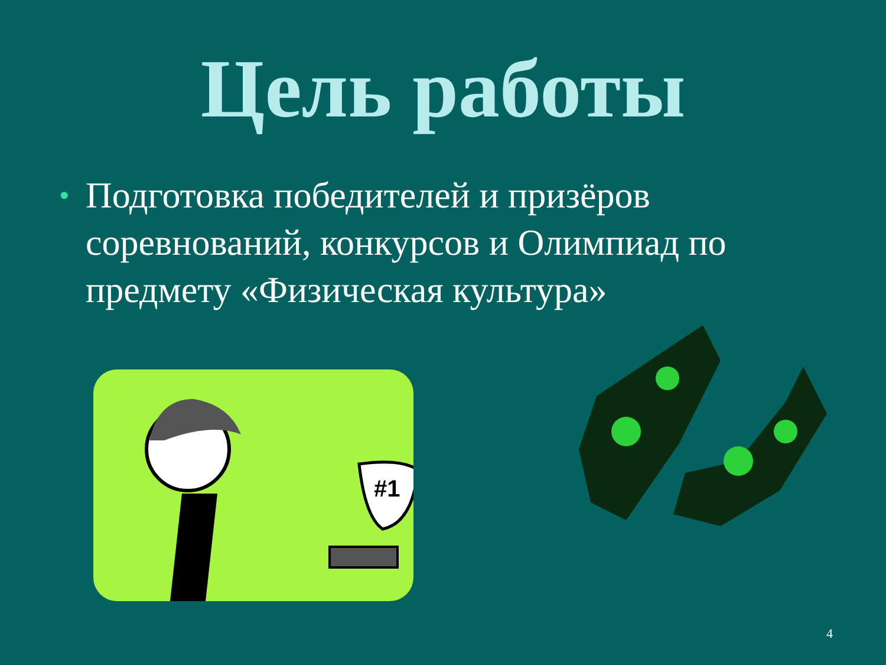Цель работы
• Подготовка победителей и призёров соревнований, конкурсов и Олимпиад по предмету «Физическая культура»
#1
4